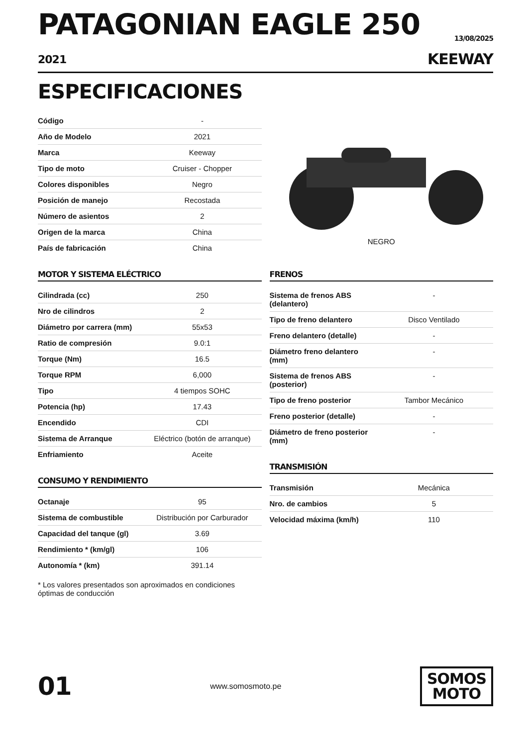PATAGONIAN EAGLE 250 2021
13/08/2025
KEEWAY
ESPECIFICACIONES
| Código | - |
| Año de Modelo | 2021 |
| Marca | Keeway |
| Tipo de moto | Cruiser - Chopper |
| Colores disponibles | Negro |
| Posición de manejo | Recostada |
| Número de asientos | 2 |
| Origen de la marca | China |
| País de fabricación | China |
NEGRO
MOTOR Y SISTEMA ELÉCTRICO
| Cilindrada (cc) | 250 |
| Nro de cilindros | 2 |
| Diámetro por carrera (mm) | 55x53 |
| Ratio de compresión | 9.0:1 |
| Torque (Nm) | 16.5 |
| Torque RPM | 6,000 |
| Tipo | 4 tiempos SOHC |
| Potencia (hp) | 17.43 |
| Encendido | CDI |
| Sistema de Arranque | Eléctrico (botón de arranque) |
| Enfriamiento | Aceite |
CONSUMO Y RENDIMIENTO
| Octanaje | 95 |
| Sistema de combustible | Distribución por Carburador |
| Capacidad del tanque (gl) | 3.69 |
| Rendimiento * (km/gl) | 106 |
| Autonomía * (km) | 391.14 |
* Los valores presentados son aproximados en condiciones óptimas de conducción
FRENOS
| Sistema de frenos ABS (delantero) | - |
| Tipo de freno delantero | Disco Ventilado |
| Freno delantero (detalle) | - |
| Diámetro freno delantero (mm) | - |
| Sistema de frenos ABS (posterior) | - |
| Tipo de freno posterior | Tambor Mecánico |
| Freno posterior (detalle) | - |
| Diámetro de freno posterior (mm) | - |
TRANSMISIÓN
| Transmisión | Mecánica |
| Nro. de cambios | 5 |
| Velocidad máxima (km/h) | 110 |
01
www.somosmoto.pe
SOMOS
MOTO